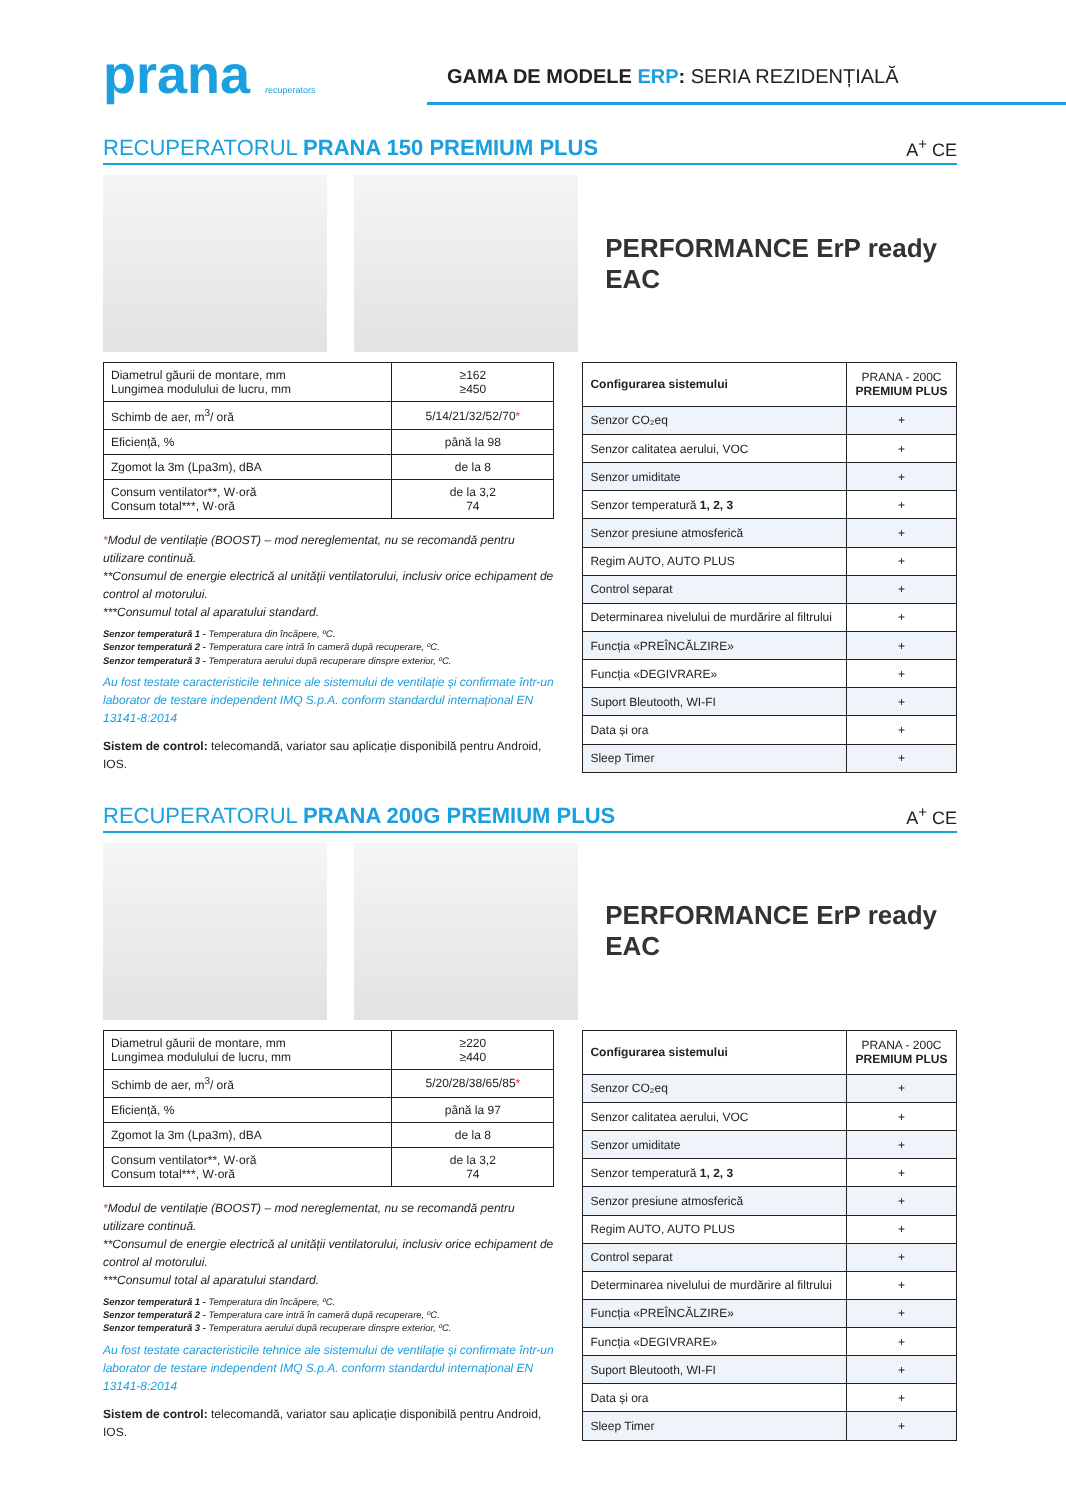prana recuperators
GAMA DE MODELE ERP: SERIA REZIDENȚIALĂ
RECUPERATORUL PRANA 150 PREMIUM PLUS A<sup>+</sup> CE
PERFORMANCE ErP ready EAC
| Diametrul găurii de montare, mm Lungimea modulului de lucru, mm | ≥162 ≥450 |
| Schimb de aer, m<sup>3</sup>/ oră | 5/14/21/32/52/70 * |
| Eficiență, % | până la 98 |
| Zgomot la 3m (Lpa3m), dBA | de la 8 |
| Consum ventilator**, W·oră Consum total***, W·oră | de la 3,2 74 |
*Modul de ventilație (BOOST) – mod nereglementat, nu se recomandă pentru utilizare continuă.
**Consumul de energie electrică al unității ventilatorului, inclusiv orice echipament de control al motorului.
***Consumul total al aparatului standard.
Senzor temperatură 1 - Temperatura din încăpere, ºC.
Senzor temperatură 2 - Temperatura care intră în cameră după recuperare, ºC.
Senzor temperatură 3 - Temperatura aerului după recuperare dinspre exterior, ºC.
Au fost testate caracteristicile tehnice ale sistemului de ventilație și confirmate într-un laborator de testare independent IMQ S.p.A. conform standardul internațional EN 13141-8:2014
Sistem de control: telecomandă, variator sau aplicație disponibilă pentru Android, IOS.
| Configurarea sistemului | PRANA - 200C PREMIUM PLUS |
| --- | --- |
| Senzor CO₂eq | + |
| Senzor calitatea aerului, VOC | + |
| Senzor umiditate | + |
| Senzor temperatură 1, 2, 3 | + |
| Senzor presiune atmosferică | + |
| Regim AUTO, AUTO PLUS | + |
| Control separat | + |
| Determinarea nivelului de murdărire al filtrului | + |
| Funcția «PREÎNCĂLZIRE» | + |
| Funcția «DEGIVRARE» | + |
| Suport Bleutooth, WI-FI | + |
| Data și ora | + |
| Sleep Timer | + |
RECUPERATORUL PRANA 200G PREMIUM PLUS A<sup>+</sup> CE
PERFORMANCE ErP ready EAC
| Diametrul găurii de montare, mm Lungimea modulului de lucru, mm | ≥220 ≥440 |
| Schimb de aer, m<sup>3</sup>/ oră | 5/20/28/38/65/85 * |
| Eficiență, % | până la 97 |
| Zgomot la 3m (Lpa3m), dBA | de la 8 |
| Consum ventilator**, W·oră Consum total***, W·oră | de la 3,2 74 |
*Modul de ventilație (BOOST) – mod nereglementat, nu se recomandă pentru utilizare continuă.
**Consumul de energie electrică al unității ventilatorului, inclusiv orice echipament de control al motorului.
***Consumul total al aparatului standard.
Senzor temperatură 1 - Temperatura din încăpere, ºC.
Senzor temperatură 2 - Temperatura care intră în cameră după recuperare, ºC.
Senzor temperatură 3 - Temperatura aerului după recuperare dinspre exterior, ºC.
Au fost testate caracteristicile tehnice ale sistemului de ventilație și confirmate într-un laborator de testare independent IMQ S.p.A. conform standardul internațional EN 13141-8:2014
Sistem de control: telecomandă, variator sau aplicație disponibilă pentru Android, IOS.
| Configurarea sistemului | PRANA - 200C PREMIUM PLUS |
| --- | --- |
| Senzor CO₂eq | + |
| Senzor calitatea aerului, VOC | + |
| Senzor umiditate | + |
| Senzor temperatură 1, 2, 3 | + |
| Senzor presiune atmosferică | + |
| Regim AUTO, AUTO PLUS | + |
| Control separat | + |
| Determinarea nivelului de murdărire al filtrului | + |
| Funcția «PREÎNCĂLZIRE» | + |
| Funcția «DEGIVRARE» | + |
| Suport Bleutooth, WI-FI | + |
| Data și ora | + |
| Sleep Timer | + |